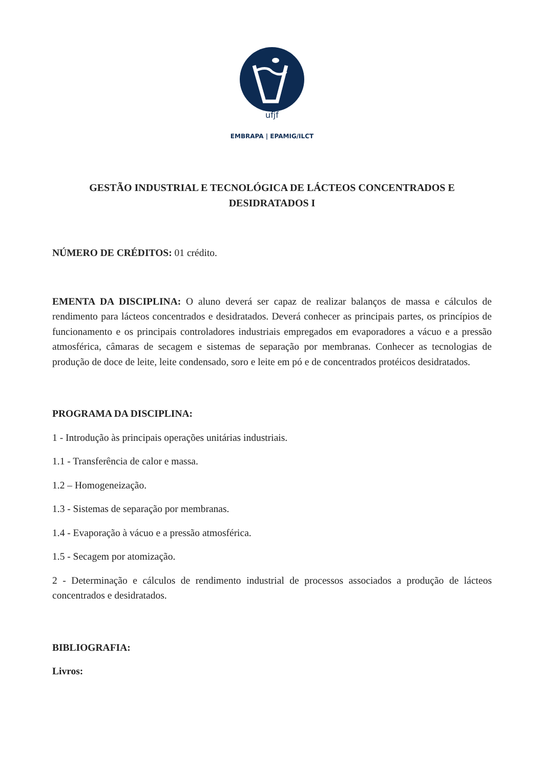ufjf
EMBRAPA | EPAMIG/ILCT
GESTÃO INDUSTRIAL E TECNOLÓGICA DE LÁCTEOS CONCENTRADOS E DESIDRATADOS I
NÚMERO DE CRÉDITOS: 01 crédito.
EMENTA DA DISCIPLINA: O aluno deverá ser capaz de realizar balanços de massa e cálculos de rendimento para lácteos concentrados e desidratados. Deverá conhecer as principais partes, os princípios de funcionamento e os principais controladores industriais empregados em evaporadores a vácuo e a pressão atmosférica, câmaras de secagem e sistemas de separação por membranas. Conhecer as tecnologias de produção de doce de leite, leite condensado, soro e leite em pó e de concentrados protéicos desidratados.
PROGRAMA DA DISCIPLINA:
1 - Introdução às principais operações unitárias industriais.
1.1 - Transferência de calor e massa.
1.2 – Homogeneização.
1.3 - Sistemas de separação por membranas.
1.4 - Evaporação à vácuo e a pressão atmosférica.
1.5 - Secagem por atomização.
2 - Determinação e cálculos de rendimento industrial de processos associados a produção de lácteos concentrados e desidratados.
BIBLIOGRAFIA:
Livros: